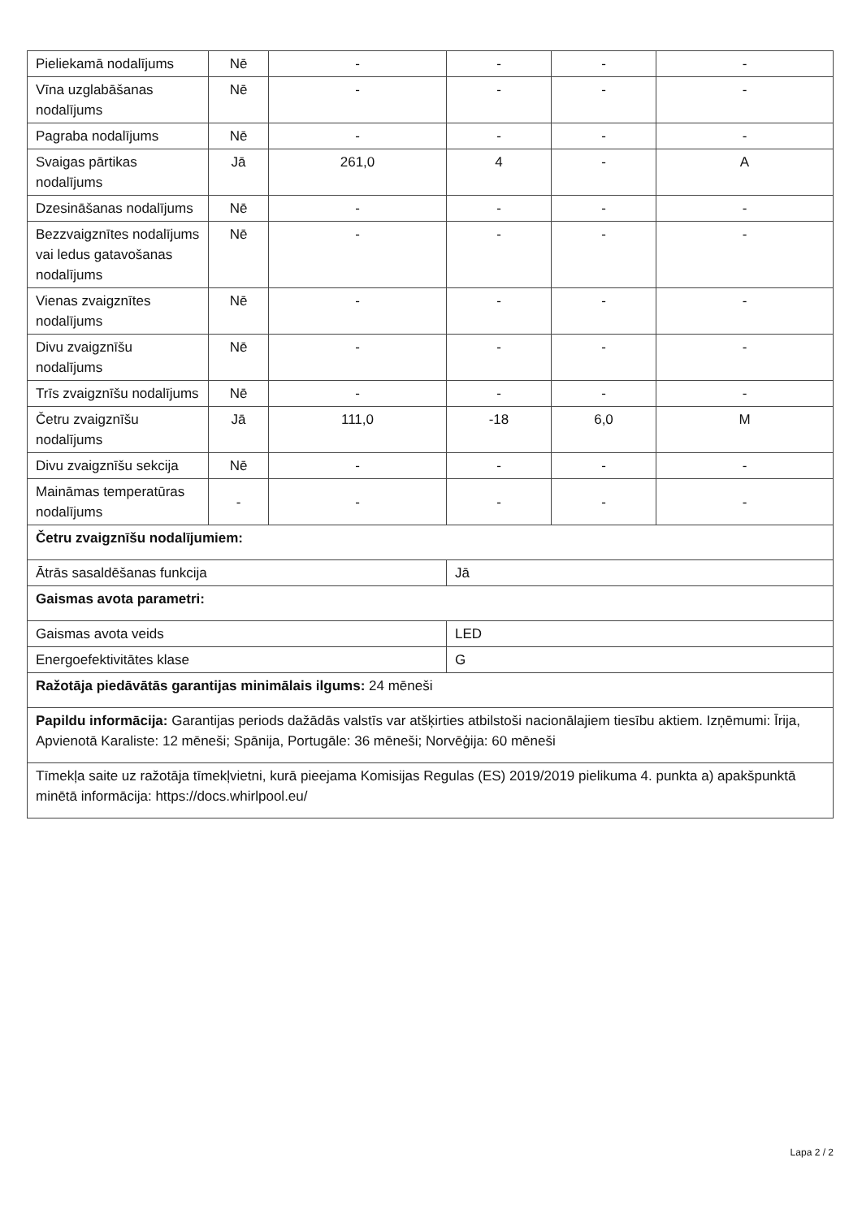| Pieliekamā nodalījums | Nē | - | - | - | - |
| Vīna uzglabāšanas nodalījums | Nē | - | - | - | - |
| Pagraba nodalījums | Nē | - | - | - | - |
| Svaigas pārtikas nodalījums | Jā | 261,0 | 4 | - | A |
| Dzesināšanas nodalījums | Nē | - | - | - | - |
| Bezzvaigznītes nodalījums vai ledus gatavošanas nodalījums | Nē | - | - | - | - |
| Vienas zvaigznītes nodalījums | Nē | - | - | - | - |
| Divu zvaigznīšu nodalījums | Nē | - | - | - | - |
| Trīs zvaigznīšu nodalījums | Nē | - | - | - | - |
| Četru zvaigznīšu nodalījums | Jā | 111,0 | -18 | 6,0 | M |
| Divu zvaigznīšu sekcija | Nē | - | - | - | - |
| Maināmas temperatūras nodalījums | - | - | - | - | - |
| Četru zvaigznīšu nodalījumiem: | | | | | |
| Ātrās sasaldēšanas funkcija | | | Jā | | |
| Gaismas avota parametri: | | | | | |
| Gaismas avota veids | | | LED | | |
| Energoefektivitātes klase | | | G | | |
| Ražotāja piedāvātās garantijas minimālais ilgums: 24 mēneši | | | | | |
| Papildu informācija: Garantijas periods dažādās valstīs var atšķirties atbilstoši nacionālajiem tiesību aktiem. Izņēmumi: Īrija, Apvienotā Karaliste: 12 mēneši; Spānija, Portugāle: 36 mēneši; Norvēģija: 60 mēneši | | | | | |
| Tīmekļa saite uz ražotāja tīmekļvietni, kurā pieejama Komisijas Regulas (ES) 2019/2019 pielikuma 4. punkta a) apakšpunktā minētā informācija: https://docs.whirlpool.eu/ | | | | | |
Lapa 2 / 2